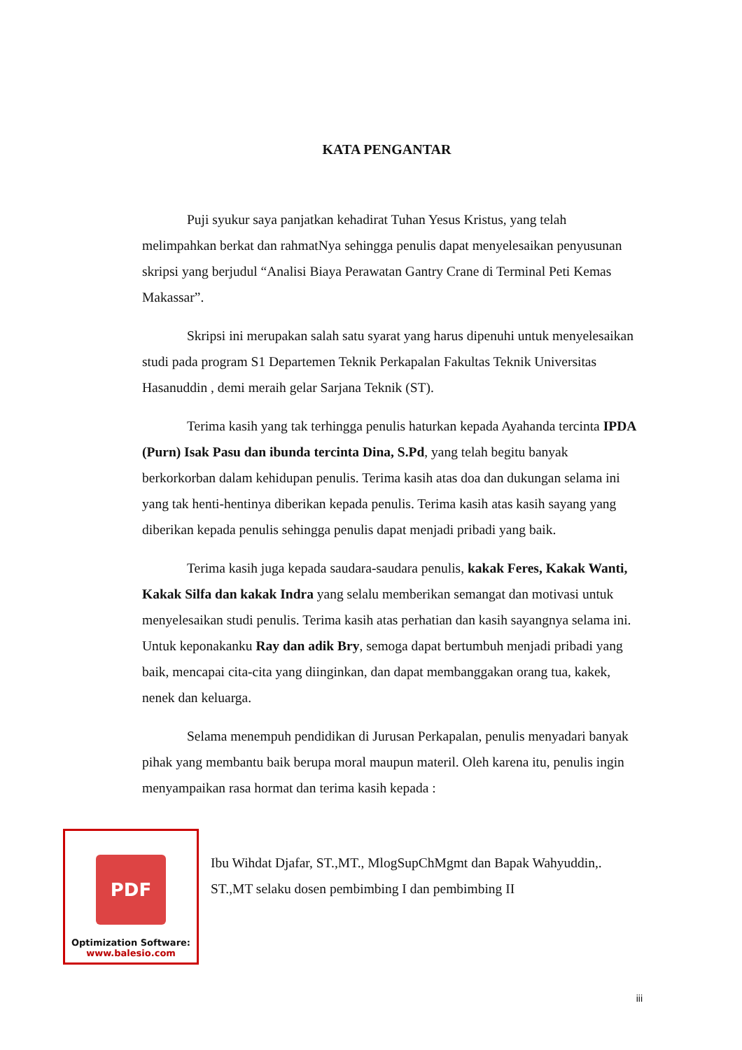KATA PENGANTAR
Puji syukur saya panjatkan kehadirat Tuhan Yesus Kristus, yang telah melimpahkan berkat dan rahmatNya sehingga penulis dapat menyelesaikan penyusunan skripsi yang berjudul “Analisi Biaya Perawatan Gantry Crane di Terminal Peti Kemas Makassar”.
Skripsi ini merupakan salah satu syarat yang harus dipenuhi untuk menyelesaikan studi pada program S1 Departemen Teknik Perkapalan Fakultas Teknik Universitas Hasanuddin , demi meraih gelar Sarjana Teknik (ST).
Terima kasih yang tak terhingga penulis haturkan kepada Ayahanda tercinta IPDA (Purn) Isak Pasu dan ibunda tercinta Dina, S.Pd, yang telah begitu banyak berkorkorban dalam kehidupan penulis. Terima kasih atas doa dan dukungan selama ini yang tak henti-hentinya diberikan kepada penulis. Terima kasih atas kasih sayang yang diberikan kepada penulis sehingga penulis dapat menjadi pribadi yang baik.
Terima kasih juga kepada saudara-saudara penulis, kakak Feres, Kakak Wanti, Kakak Silfa dan kakak Indra yang selalu memberikan semangat dan motivasi untuk menyelesaikan studi penulis. Terima kasih atas perhatian dan kasih sayangnya selama ini. Untuk keponakanku Ray dan adik Bry, semoga dapat bertumbuh menjadi pribadi yang baik, mencapai cita-cita yang diinginkan, dan dapat membanggakan orang tua, kakek, nenek dan keluarga.
Selama menempuh pendidikan di Jurusan Perkapalan, penulis menyadari banyak pihak yang membantu baik berupa moral maupun materil. Oleh karena itu, penulis ingin menyampaikan rasa hormat dan terima kasih kepada :
PDF
Optimization Software:
www.balesio.com
Ibu Wihdat Djafar, ST.,MT., MlogSupChMgmt dan Bapak Wahyuddin,. ST.,MT selaku dosen pembimbing I dan pembimbing II
iii